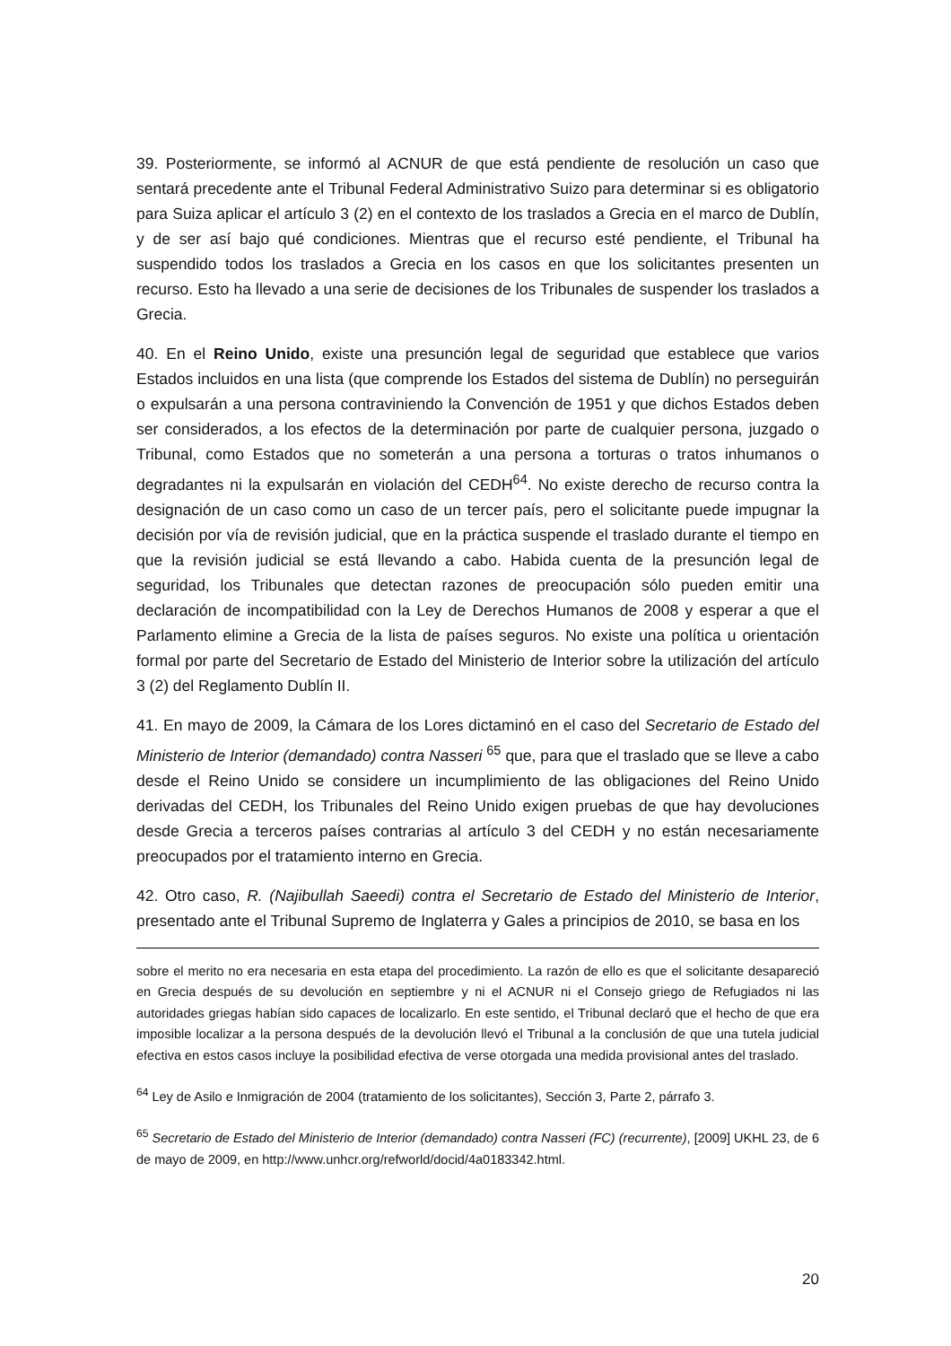39. Posteriormente, se informó al ACNUR de que está pendiente de resolución un caso que sentará precedente ante el Tribunal Federal Administrativo Suizo para determinar si es obligatorio para Suiza aplicar el artículo 3 (2) en el contexto de los traslados a Grecia en el marco de Dublín, y de ser así bajo qué condiciones. Mientras que el recurso esté pendiente, el Tribunal ha suspendido todos los traslados a Grecia en los casos en que los solicitantes presenten un recurso. Esto ha llevado a una serie de decisiones de los Tribunales de suspender los traslados a Grecia.
40. En el Reino Unido, existe una presunción legal de seguridad que establece que varios Estados incluidos en una lista (que comprende los Estados del sistema de Dublín) no perseguirán o expulsarán a una persona contraviniendo la Convención de 1951 y que dichos Estados deben ser considerados, a los efectos de la determinación por parte de cualquier persona, juzgado o Tribunal, como Estados que no someterán a una persona a torturas o tratos inhumanos o degradantes ni la expulsarán en violación del CEDH<sup>64</sup>. No existe derecho de recurso contra la designación de un caso como un caso de un tercer país, pero el solicitante puede impugnar la decisión por vía de revisión judicial, que en la práctica suspende el traslado durante el tiempo en que la revisión judicial se está llevando a cabo. Habida cuenta de la presunción legal de seguridad, los Tribunales que detectan razones de preocupación sólo pueden emitir una declaración de incompatibilidad con la Ley de Derechos Humanos de 2008 y esperar a que el Parlamento elimine a Grecia de la lista de países seguros. No existe una política u orientación formal por parte del Secretario de Estado del Ministerio de Interior sobre la utilización del artículo 3 (2) del Reglamento Dublín II.
41. En mayo de 2009, la Cámara de los Lores dictaminó en el caso del Secretario de Estado del Ministerio de Interior (demandado) contra Nasseri <sup>65</sup> que, para que el traslado que se lleve a cabo desde el Reino Unido se considere un incumplimiento de las obligaciones del Reino Unido derivadas del CEDH, los Tribunales del Reino Unido exigen pruebas de que hay devoluciones desde Grecia a terceros países contrarias al artículo 3 del CEDH y no están necesariamente preocupados por el tratamiento interno en Grecia.
42. Otro caso, R. (Najibullah Saeedi) contra el Secretario de Estado del Ministerio de Interior, presentado ante el Tribunal Supremo de Inglaterra y Gales a principios de 2010, se basa en los
sobre el merito no era necesaria en esta etapa del procedimiento. La razón de ello es que el solicitante desapareció en Grecia después de su devolución en septiembre y ni el ACNUR ni el Consejo griego de Refugiados ni las autoridades griegas habían sido capaces de localizarlo. En este sentido, el Tribunal declaró que el hecho de que era imposible localizar a la persona después de la devolución llevó el Tribunal a la conclusión de que una tutela judicial efectiva en estos casos incluye la posibilidad efectiva de verse otorgada una medida provisional antes del traslado.
<sup>64</sup> Ley de Asilo e Inmigración de 2004 (tratamiento de los solicitantes), Sección 3, Parte 2, párrafo 3.
<sup>65</sup> Secretario de Estado del Ministerio de Interior (demandado) contra Nasseri (FC) (recurrente), [2009] UKHL 23, de 6 de mayo de 2009, en http://www.unhcr.org/refworld/docid/4a0183342.html.
20